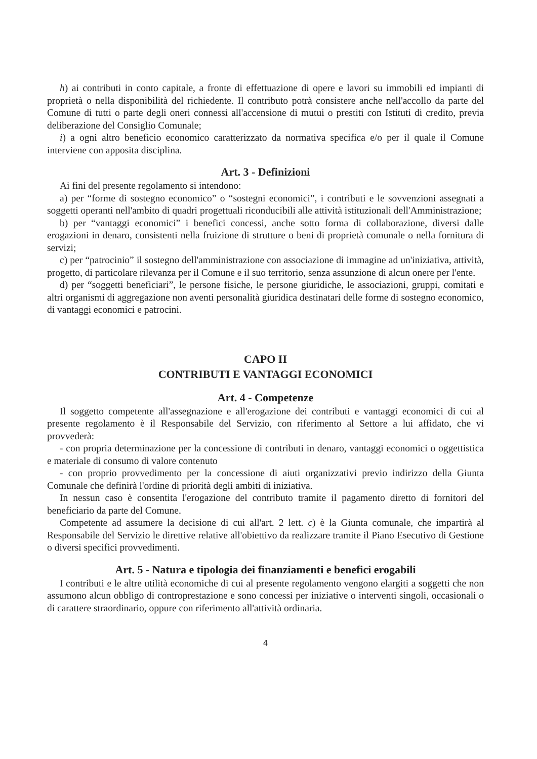h) ai contributi in conto capitale, a fronte di effettuazione di opere e lavori su immobili ed impianti di proprietà o nella disponibilità del richiedente. Il contributo potrà consistere anche nell'accollo da parte del Comune di tutti o parte degli oneri connessi all'accensione di mutui o prestiti con Istituti di credito, previa deliberazione del Consiglio Comunale;
i) a ogni altro beneficio economico caratterizzato da normativa specifica e/o per il quale il Comune interviene con apposita disciplina.
Art. 3 - Definizioni
Ai fini del presente regolamento si intendono:
a) per “forme di sostegno economico” o “sostegni economici”, i contributi e le sovvenzioni assegnati a soggetti operanti nell'ambito di quadri progettuali riconducibili alle attività istituzionali dell'Amministrazione;
b) per “vantaggi economici” i benefici concessi, anche sotto forma di collaborazione, diversi dalle erogazioni in denaro, consistenti nella fruizione di strutture o beni di proprietà comunale o nella fornitura di servizi;
c) per “patrocinio” il sostegno dell'amministrazione con associazione di immagine ad un'iniziativa, attività, progetto, di particolare rilevanza per il Comune e il suo territorio, senza assunzione di alcun onere per l'ente.
d) per “soggetti beneficiari”, le persone fisiche, le persone giuridiche, le associazioni, gruppi, comitati e altri organismi di aggregazione non aventi personalità giuridica destinatari delle forme di sostegno economico, di vantaggi economici e patrocini.
CAPO II
CONTRIBUTI E VANTAGGI ECONOMICI
Art. 4 - Competenze
Il soggetto competente all'assegnazione e all'erogazione dei contributi e vantaggi economici di cui al presente regolamento è il Responsabile del Servizio, con riferimento al Settore a lui affidato, che vi provvederà:
- con propria determinazione per la concessione di contributi in denaro, vantaggi economici o oggettistica e materiale di consumo di valore contenuto
- con proprio provvedimento per la concessione di aiuti organizzativi previo indirizzo della Giunta Comunale che definirà l'ordine di priorità degli ambiti di iniziativa.
In nessun caso è consentita l'erogazione del contributo tramite il pagamento diretto di fornitori del beneficiario da parte del Comune.
Competente ad assumere la decisione di cui all'art. 2 lett. c) è la Giunta comunale, che impartirà al Responsabile del Servizio le direttive relative all'obiettivo da realizzare tramite il Piano Esecutivo di Gestione o diversi specifici provvedimenti.
Art. 5 - Natura e tipologia dei finanziamenti e benefici erogabili
I contributi e le altre utilità economiche di cui al presente regolamento vengono elargiti a soggetti che non assumono alcun obbligo di controprestazione e sono concessi per iniziative o interventi singoli, occasionali o di carattere straordinario, oppure con riferimento all'attività ordinaria.
4